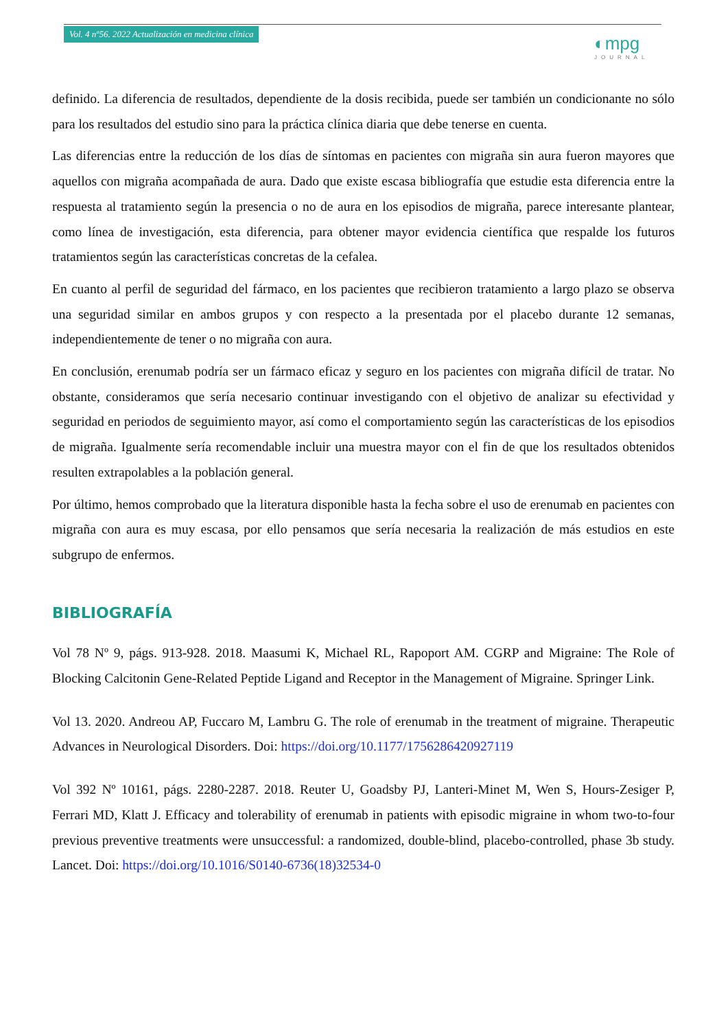Vol. 4 nº56. 2022 Actualización en medicina clínica
◐mpg
JOURNAL
definido. La diferencia de resultados, dependiente de la dosis recibida, puede ser también un condicionante no sólo para los resultados del estudio sino para la práctica clínica diaria que debe tenerse en cuenta.
Las diferencias entre la reducción de los días de síntomas en pacientes con migraña sin aura fueron mayores que aquellos con migraña acompañada de aura. Dado que existe escasa bibliografía que estudie esta diferencia entre la respuesta al tratamiento según la presencia o no de aura en los episodios de migraña, parece interesante plantear, como línea de investigación, esta diferencia, para obtener mayor evidencia científica que respalde los futuros tratamientos según las características concretas de la cefalea.
En cuanto al perfil de seguridad del fármaco, en los pacientes que recibieron tratamiento a largo plazo se observa una seguridad similar en ambos grupos y con respecto a la presentada por el placebo durante 12 semanas, independientemente de tener o no migraña con aura.
En conclusión, erenumab podría ser un fármaco eficaz y seguro en los pacientes con migraña difícil de tratar. No obstante, consideramos que sería necesario continuar investigando con el objetivo de analizar su efectividad y seguridad en periodos de seguimiento mayor, así como el comportamiento según las características de los episodios de migraña. Igualmente sería recomendable incluir una muestra mayor con el fin de que los resultados obtenidos resulten extrapolables a la población general.
Por último, hemos comprobado que la literatura disponible hasta la fecha sobre el uso de erenumab en pacientes con migraña con aura es muy escasa, por ello pensamos que sería necesaria la realización de más estudios en este subgrupo de enfermos.
BIBLIOGRAFÍA
Vol 78 Nº 9, págs. 913-928. 2018. Maasumi K, Michael RL, Rapoport AM. CGRP and Migraine: The Role of Blocking Calcitonin Gene-Related Peptide Ligand and Receptor in the Management of Migraine. Springer Link.
Vol 13. 2020. Andreou AP, Fuccaro M, Lambru G. The role of erenumab in the treatment of migraine. Therapeutic Advances in Neurological Disorders. Doi: https://doi.org/10.1177/1756286420927119
Vol 392 Nº 10161, págs. 2280-2287. 2018. Reuter U, Goadsby PJ, Lanteri-Minet M, Wen S, Hours-Zesiger P, Ferrari MD, Klatt J. Efficacy and tolerability of erenumab in patients with episodic migraine in whom two-to-four previous preventive treatments were unsuccessful: a randomized, double-blind, placebo-controlled, phase 3b study. Lancet. Doi: https://doi.org/10.1016/S0140-6736(18)32534-0